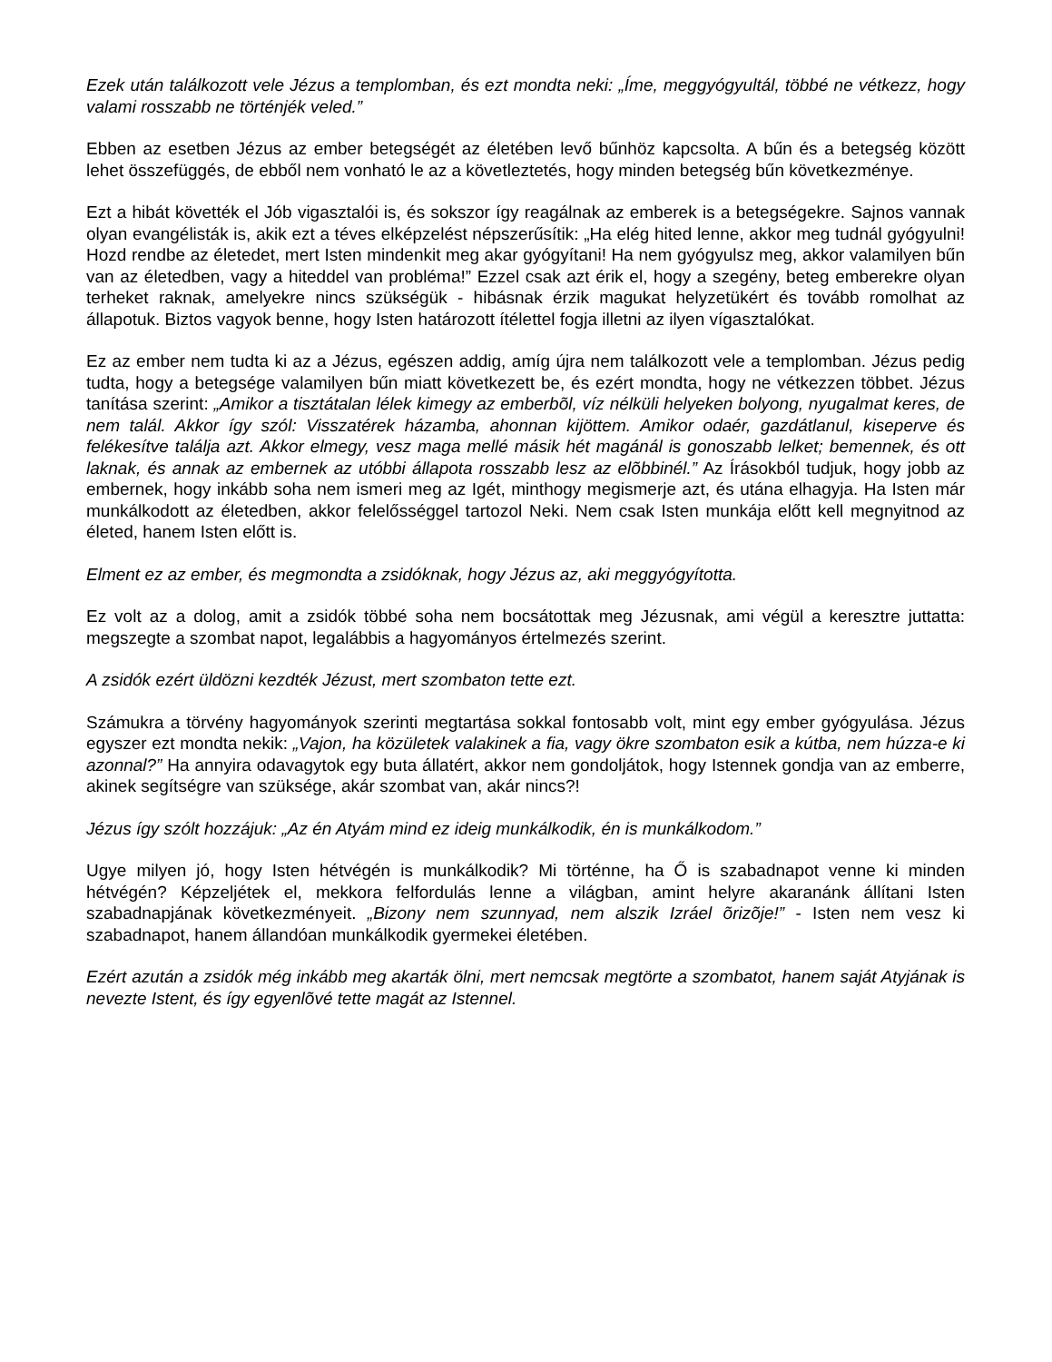Ezek után találkozott vele Jézus a templomban, és ezt mondta neki: „Íme, meggyógyultál, többé ne vétkezz, hogy valami rosszabb ne történjék veled.”
Ebben az esetben Jézus az ember betegségét az életében levő bűnhöz kapcsolta. A bűn és a betegség között lehet összefüggés, de ebből nem vonható le az a követleztetés, hogy minden betegség bűn következménye.
Ezt a hibát követték el Jób vigasztalói is, és sokszor így reagálnak az emberek is a betegségekre. Sajnos vannak olyan evangélisták is, akik ezt a téves elképzelést népszerűsítik: „Ha elég hited lenne, akkor meg tudnál gyógyulni! Hozd rendbe az életedet, mert Isten mindenkit meg akar gyógyítani! Ha nem gyógyulsz meg, akkor valamilyen bűn van az életedben, vagy a hiteddel van probléma!” Ezzel csak azt érik el, hogy a szegény, beteg emberekre olyan terheket raknak, amelyekre nincs szükségük - hibásnak érzik magukat helyzetükért és tovább romolhat az állapotuk. Biztos vagyok benne, hogy Isten határozott ítélettel fogja illetni az ilyen vígasztalókat.
Ez az ember nem tudta ki az a Jézus, egészen addig, amíg újra nem találkozott vele a templomban. Jézus pedig tudta, hogy a betegsége valamilyen bűn miatt következett be, és ezért mondta, hogy ne vétkezzen többet. Jézus tanítása szerint: „Amikor a tisztátalan lélek kimegy az emberbõl, víz nélküli helyeken bolyong, nyugalmat keres, de nem talál. Akkor így szól: Visszatérek házamba, ahonnan kijöttem. Amikor odaér, gazdátlanul, kiseperve és felékesítve találja azt. Akkor elmegy, vesz maga mellé másik hét magánál is gonoszabb lelket; bemennek, és ott laknak, és annak az embernek az utóbbi állapota rosszabb lesz az elõbbinél.” Az Írásokból tudjuk, hogy jobb az embernek, hogy inkább soha nem ismeri meg az Igét, minthogy megismerje azt, és utána elhagyja. Ha Isten már munkálkodott az életedben, akkor felelősséggel tartozol Neki. Nem csak Isten munkája előtt kell megnyitnod az életed, hanem Isten előtt is.
Elment ez az ember, és megmondta a zsidóknak, hogy Jézus az, aki meggyógyította.
Ez volt az a dolog, amit a zsidók többé soha nem bocsátottak meg Jézusnak, ami végül a keresztre juttatta: megszegte a szombat napot, legalábbis a hagyományos értelmezés szerint.
A zsidók ezért üldözni kezdték Jézust, mert szombaton tette ezt.
Számukra a törvény hagyományok szerinti megtartása sokkal fontosabb volt, mint egy ember gyógyulása. Jézus egyszer ezt mondta nekik: „Vajon, ha közületek valakinek a fia, vagy ökre szombaton esik a kútba, nem húzza-e ki azonnal?” Ha annyira odavagytok egy buta állatért, akkor nem gondoljátok, hogy Istennek gondja van az emberre, akinek segítségre van szüksége, akár szombat van, akár nincs?!
Jézus így szólt hozzájuk: „Az én Atyám mind ez ideig munkálkodik, én is munkálkodom.”
Ugye milyen jó, hogy Isten hétvégén is munkálkodik? Mi történne, ha Ő is szabadnapot venne ki minden hétvégén? Képzeljétek el, mekkora felfordulás lenne a világban, amint helyre akaranánk állítani Isten szabadnapjának következményeit. „Bizony nem szunnyad, nem alszik Izráel õrizõje!” - Isten nem vesz ki szabadnapot, hanem állandóan munkálkodik gyermekei életében.
Ezért azután a zsidók még inkább meg akarták ölni, mert nemcsak megtörte a szombatot, hanem saját Atyjának is nevezte Istent, és így egyenlõvé tette magát az Istennel.